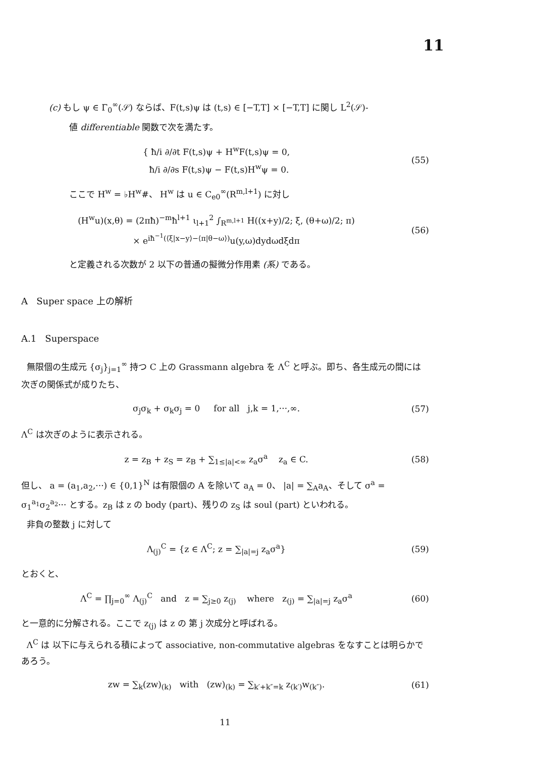11
(c) もし ψ ∈ Γ<sub>0</sub><sup>∞</sup>(𝒮) ならば、F(t,s)ψ は (t,s) ∈ [−T,T] × [−T,T] に関し L<sup>2</sup>(𝒮)-
値 differentiable 関数で次を満たす。
{ ħ/i ∂/∂t F(t,s)ψ + H<sup>w</sup>F(t,s)ψ = 0,
ħ/i ∂/∂s F(t,s)ψ − F(t,s)H<sup>w</sup>ψ = 0.
(55)
ここで H<sup>w</sup> = ♭H<sup>w</sup>#、 H<sup>w</sup> は u ∈ C<sub>e0</sub><sup>∞</sup>(R<sup>m,l+1</sup>) に対し
(H<sup>w</sup>u)(x,θ) = (2πħ)<sup>−m</sup>ħ<sup>l+1</sup> ι<sub>l+1</sub><sup>2</sup> ∫<sub>R<sup>m,l+1</sup></sub> H((x+y)/2; ξ, (θ+ω)/2; π)
× e<sup>iħ<sup>−1</sup>(⟨ξ|x−y⟩−⟨π|θ−ω⟩)</sup>u(y,ω)dydωdξdπ
(56)
と定義される次数が 2 以下の普通の擬微分作用素 (系) である。
A Super space 上の解析
A.1 Superspace
無限個の生成元 {σ<sub>j</sub>}<sub>j=1</sub><sup>∞</sup> 持つ C 上の Grassmann algebra を Λ<sup>C</sup> と呼ぶ。即ち、各生成元の間には次ぎの関係式が成りたち、
σ<sub>j</sub>σ<sub>k</sub> + σ<sub>k</sub>σ<sub>j</sub> = 0 for all j,k = 1,···,∞.
(57)
Λ<sup>C</sup> は次ぎのように表示される。
z = z<sub>B</sub> + z<sub>S</sub> = z<sub>B</sub> + ∑<sub>1≤|a|<∞</sub> z<sub>a</sub>σ<sup>a</sup> z<sub>a</sub> ∈ C.
(58)
但し、 a = (a<sub>1</sub>,a<sub>2</sub>,···) ∈ {0,1}<sup>N</sup> は有限個の A を除いて a<sub>A</sub> = 0、 |a| = ∑<sub>A</sub>a<sub>A</sub>、そして σ<sup>a</sup> = σ<sub>1</sub><sup>a<sub>1</sub></sup>σ<sub>2</sub><sup>a<sub>2</sub></sup>··· とする。z<sub>B</sub> は z の body (part)、残りの z<sub>S</sub> は soul (part) といわれる。
非負の整数 j に対して
Λ<sub>(j)</sub><sup>C</sup> = {z ∈ Λ<sup>C</sup>; z = ∑<sub>|a|=j</sub> z<sub>a</sub>σ<sup>a</sup>}
(59)
とおくと、
Λ<sup>C</sup> = ∏<sub>j=0</sub><sup>∞</sup> Λ<sub>(j)</sub><sup>C</sup> and z = ∑<sub>j≥0</sub> z<sub>(j)</sub> where z<sub>(j)</sub> = ∑<sub>|a|=j</sub> z<sub>a</sub>σ<sup>a</sup>
(60)
と一意的に分解される。ここで z<sub>(j)</sub> は z の 第 j 次成分と呼ばれる。
Λ<sup>C</sup> は 以下に与えられる積によって associative, non-commutative algebras をなすことは明らかであろう。
zw = ∑<sub>k</sub>(zw)<sub>(k)</sub> with (zw)<sub>(k)</sub> = ∑<sub>k′+k″=k</sub> z<sub>(k′)</sub>w<sub>(k″)</sub>.
(61)
11